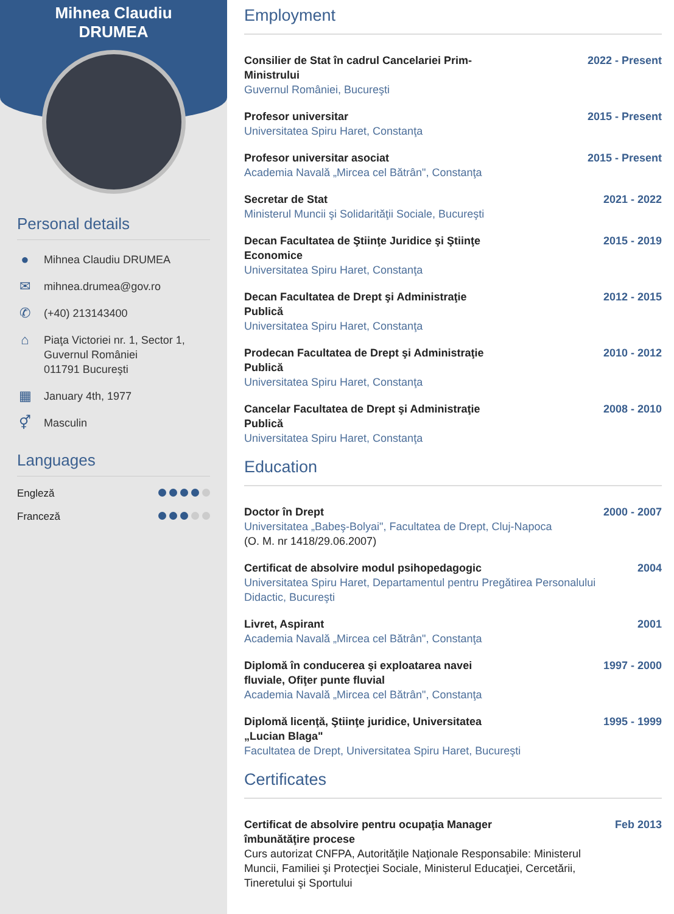Mihnea Claudiu
DRUMEA
Personal details
●
Mihnea Claudiu DRUMEA
✉
mihnea.drumea@gov.ro
✆
(+40) 213143400
⌂
Piaţa Victoriei nr. 1, Sector 1,
Guvernul României
011791 Bucureşti
▦
January 4th, 1977
⚥
Masculin
Languages
Engleză
Franceză
Employment
Consilier de Stat în cadrul Cancelariei Prim-Ministrului
Guvernul României, Bucureşti
2022 - Present
Profesor universitar
Universitatea Spiru Haret, Constanţa
2015 - Present
Profesor universitar asociat
Academia Navală „Mircea cel Bătrân", Constanţa
2015 - Present
Secretar de Stat
Ministerul Muncii şi Solidarităţii Sociale, Bucureşti
2021 - 2022
Decan Facultatea de Ştiinţe Juridice şi Ştiinţe Economice
Universitatea Spiru Haret, Constanţa
2015 - 2019
Decan Facultatea de Drept şi Administraţie Publică
Universitatea Spiru Haret, Constanţa
2012 - 2015
Prodecan Facultatea de Drept şi Administraţie Publică
Universitatea Spiru Haret, Constanţa
2010 - 2012
Cancelar Facultatea de Drept şi Administraţie Publică
Universitatea Spiru Haret, Constanţa
2008 - 2010
Education
Doctor în Drept
Universitatea „Babeş-Bolyai", Facultatea de Drept, Cluj-Napoca
(O. M. nr 1418/29.06.2007)
2000 - 2007
Certificat de absolvire modul psihopedagogic
Universitatea Spiru Haret, Departamentul pentru Pregătirea Personalului Didactic, Bucureşti
2004
Livret, Aspirant
Academia Navală „Mircea cel Bătrân", Constanţa
2001
Diplomă în conducerea şi exploatarea navei fluviale, Ofiţer punte fluvial
Academia Navală „Mircea cel Bătrân", Constanţa
1997 - 2000
Diplomă licenţă, Ştiinţe juridice, Universitatea „Lucian Blaga"
Facultatea de Drept, Universitatea Spiru Haret, Bucureşti
1995 - 1999
Certificates
Certificat de absolvire pentru ocupaţia Manager îmbunătăţire procese
Curs autorizat CNFPA, Autorităţile Naţionale Responsabile: Ministerul Muncii, Familiei şi Protecţiei Sociale, Ministerul Educaţiei, Cercetării, Tineretului şi Sportului
Feb 2013